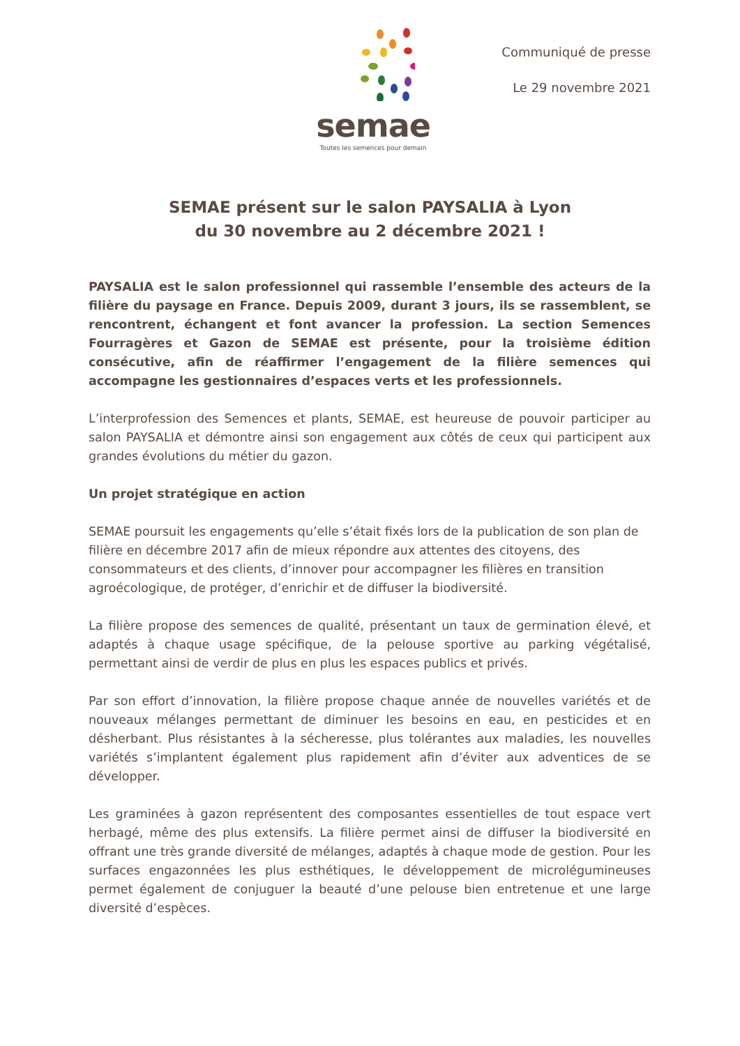semae
Toutes les semences pour demain
Communiqué de presse
Le 29 novembre 2021
SEMAE présent sur le salon PAYSALIA à Lyon
du 30 novembre au 2 décembre 2021 !
PAYSALIA est le salon professionnel qui rassemble l’ensemble des acteurs de la filière du paysage en France. Depuis 2009, durant 3 jours, ils se rassemblent, se rencontrent, échangent et font avancer la profession. La section Semences Fourragères et Gazon de SEMAE est présente, pour la troisième édition consécutive, afin de réaffirmer l’engagement de la filière semences qui accompagne les gestionnaires d’espaces verts et les professionnels.
L’interprofession des Semences et plants, SEMAE, est heureuse de pouvoir participer au salon PAYSALIA et démontre ainsi son engagement aux côtés de ceux qui participent aux grandes évolutions du métier du gazon.
Un projet stratégique en action
SEMAE poursuit les engagements qu’elle s’était fixés lors de la publication de son plan de filière en décembre 2017 afin de mieux répondre aux attentes des citoyens, des consommateurs et des clients, d’innover pour accompagner les filières en transition agroécologique, de protéger, d’enrichir et de diffuser la biodiversité.
La filière propose des semences de qualité, présentant un taux de germination élevé, et adaptés à chaque usage spécifique, de la pelouse sportive au parking végétalisé, permettant ainsi de verdir de plus en plus les espaces publics et privés.
Par son effort d’innovation, la filière propose chaque année de nouvelles variétés et de nouveaux mélanges permettant de diminuer les besoins en eau, en pesticides et en désherbant. Plus résistantes à la sécheresse, plus tolérantes aux maladies, les nouvelles variétés s’implantent également plus rapidement afin d’éviter aux adventices de se développer.
Les graminées à gazon représentent des composantes essentielles de tout espace vert herbagé, même des plus extensifs. La filière permet ainsi de diffuser la biodiversité en offrant une très grande diversité de mélanges, adaptés à chaque mode de gestion. Pour les surfaces engazonnées les plus esthétiques, le développement de microlégumineuses permet également de conjuguer la beauté d’une pelouse bien entretenue et une large diversité d’espèces.